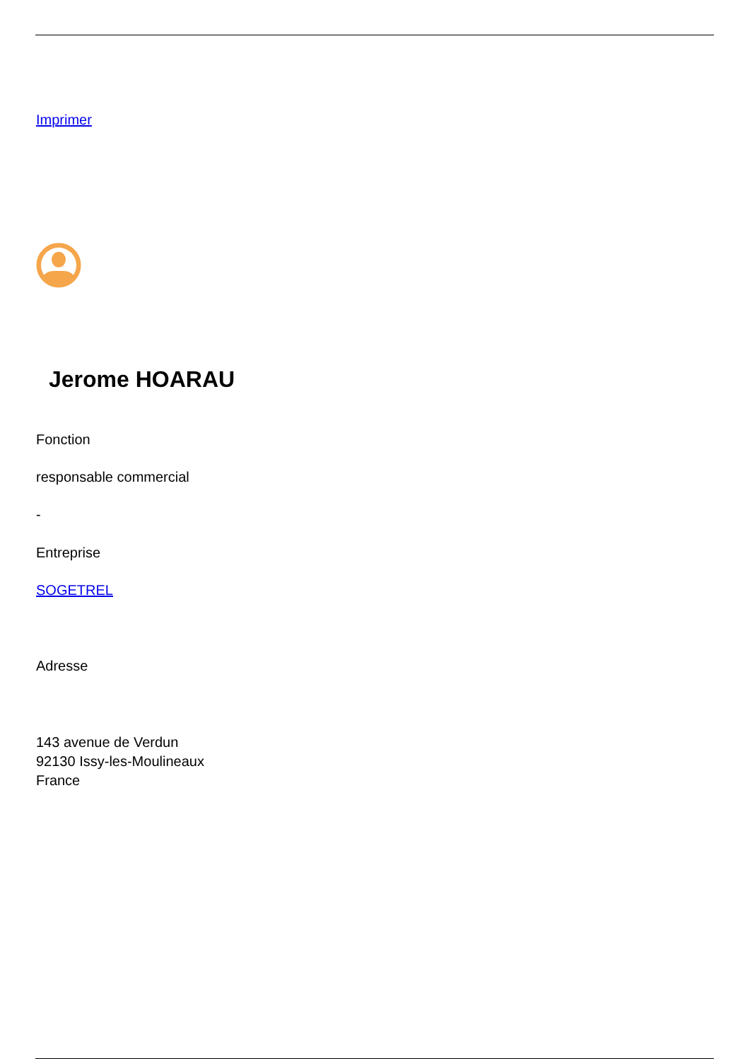Imprimer
Jerome HOARAU
Fonction
responsable commercial
-
Entreprise
SOGETREL
Adresse
143 avenue de Verdun
92130 Issy-les-Moulineaux
France